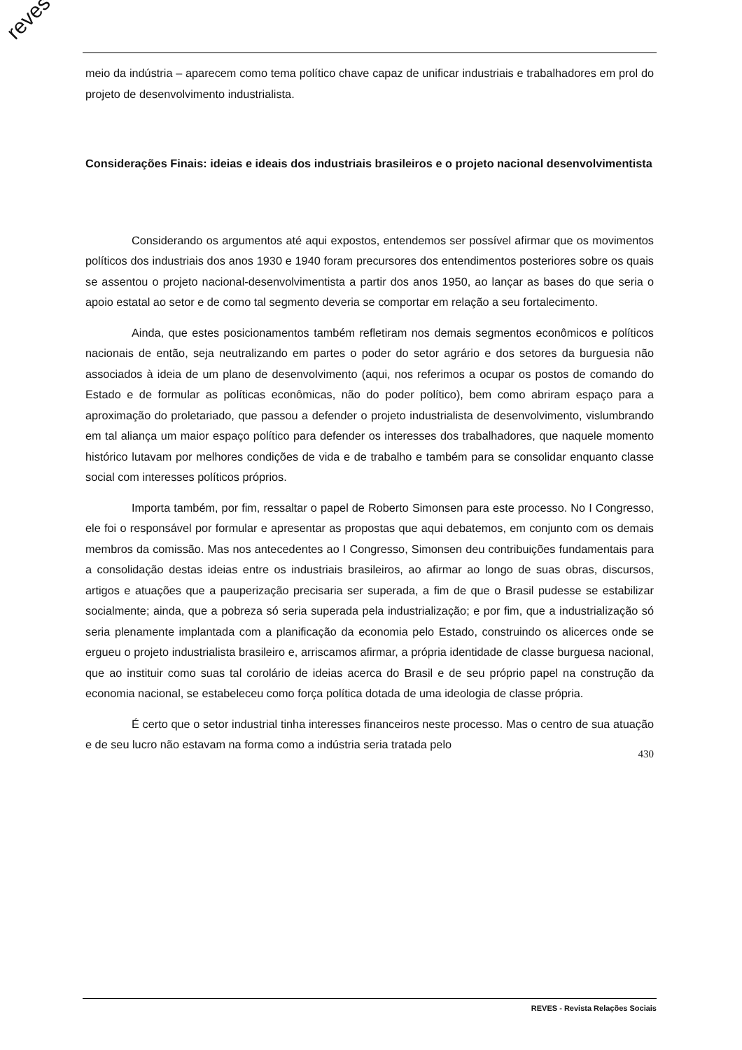reves
meio da indústria – aparecem como tema político chave capaz de unificar industriais e trabalhadores em prol do projeto de desenvolvimento industrialista.
Considerações Finais: ideias e ideais dos industriais brasileiros e o projeto nacional desenvolvimentista
Considerando os argumentos até aqui expostos, entendemos ser possível afirmar que os movimentos políticos dos industriais dos anos 1930 e 1940 foram precursores dos entendimentos posteriores sobre os quais se assentou o projeto nacional-desenvolvimentista a partir dos anos 1950, ao lançar as bases do que seria o apoio estatal ao setor e de como tal segmento deveria se comportar em relação a seu fortalecimento.
Ainda, que estes posicionamentos também refletiram nos demais segmentos econômicos e políticos nacionais de então, seja neutralizando em partes o poder do setor agrário e dos setores da burguesia não associados à ideia de um plano de desenvolvimento (aqui, nos referimos a ocupar os postos de comando do Estado e de formular as políticas econômicas, não do poder político), bem como abriram espaço para a aproximação do proletariado, que passou a defender o projeto industrialista de desenvolvimento, vislumbrando em tal aliança um maior espaço político para defender os interesses dos trabalhadores, que naquele momento histórico lutavam por melhores condições de vida e de trabalho e também para se consolidar enquanto classe social com interesses políticos próprios.
Importa também, por fim, ressaltar o papel de Roberto Simonsen para este processo. No I Congresso, ele foi o responsável por formular e apresentar as propostas que aqui debatemos, em conjunto com os demais membros da comissão. Mas nos antecedentes ao I Congresso, Simonsen deu contribuições fundamentais para a consolidação destas ideias entre os industriais brasileiros, ao afirmar ao longo de suas obras, discursos, artigos e atuações que a pauperização precisaria ser superada, a fim de que o Brasil pudesse se estabilizar socialmente; ainda, que a pobreza só seria superada pela industrialização; e por fim, que a industrialização só seria plenamente implantada com a planificação da economia pelo Estado, construindo os alicerces onde se ergueu o projeto industrialista brasileiro e, arriscamos afirmar, a própria identidade de classe burguesa nacional, que ao instituir como suas tal corolário de ideias acerca do Brasil e de seu próprio papel na construção da economia nacional, se estabeleceu como força política dotada de uma ideologia de classe própria.
É certo que o setor industrial tinha interesses financeiros neste processo. Mas o centro de sua atuação e de seu lucro não estavam na forma como a indústria seria tratada pelo
430
REVES - Revista Relações Sociais